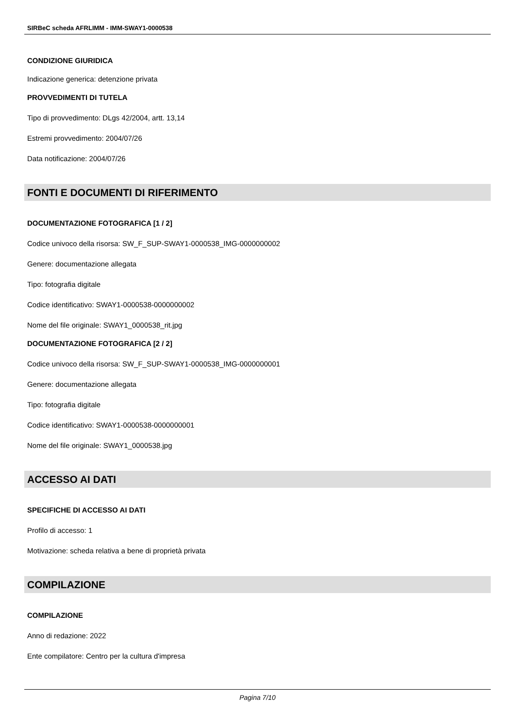SIRBeC scheda AFRLIMM - IMM-SWAY1-0000538
CONDIZIONE GIURIDICA
Indicazione generica: detenzione privata
PROVVEDIMENTI DI TUTELA
Tipo di provvedimento: DLgs 42/2004, artt. 13,14
Estremi provvedimento: 2004/07/26
Data notificazione: 2004/07/26
FONTI E DOCUMENTI DI RIFERIMENTO
DOCUMENTAZIONE FOTOGRAFICA [1 / 2]
Codice univoco della risorsa: SW_F_SUP-SWAY1-0000538_IMG-0000000002
Genere: documentazione allegata
Tipo: fotografia digitale
Codice identificativo: SWAY1-0000538-0000000002
Nome del file originale: SWAY1_0000538_rit.jpg
DOCUMENTAZIONE FOTOGRAFICA [2 / 2]
Codice univoco della risorsa: SW_F_SUP-SWAY1-0000538_IMG-0000000001
Genere: documentazione allegata
Tipo: fotografia digitale
Codice identificativo: SWAY1-0000538-0000000001
Nome del file originale: SWAY1_0000538.jpg
ACCESSO AI DATI
SPECIFICHE DI ACCESSO AI DATI
Profilo di accesso: 1
Motivazione: scheda relativa a bene di proprietà privata
COMPILAZIONE
COMPILAZIONE
Anno di redazione: 2022
Ente compilatore: Centro per la cultura d'impresa
Pagina 7/10